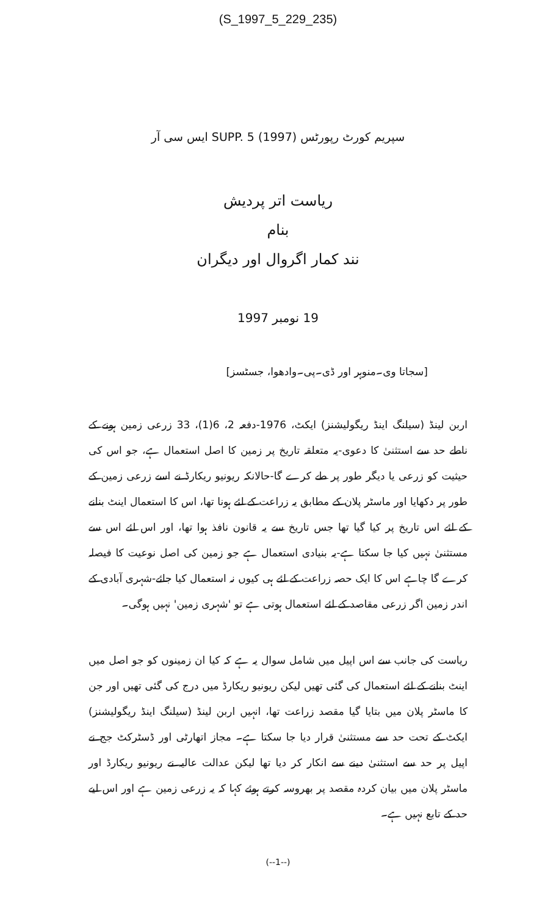(S_1997_5_229_235)
سپریم کورٹ رپورٹس (1997) SUPP. 5 ایس سی آر
ریاست اتر پردیش
بنام
نند کمار اگروال اور دیگران
19 نومبر 1997
[سجاتا وی۔منوہر اور ڈی۔پی۔وادھوا، جسٹسز]
اربن لینڈ (سیلنگ اینڈ ریگولیشنز) ایکٹ، 1976-دفعہ 2، 6(1)، 33 زرعی زمین ہونے کے ناطے حد سے استثنیٰ کا دعوی-یہ متعلقہ تاریخ پر زمین کا اصل استعمال ہے، جو اس کی حیثیت کو زرعی یا دیگر طور پر طے کرے گا-حالانکہ ریونیو ریکارڈ نے اسے زرعی زمین کے طور پر دکھایا اور ماسٹر پلان کے مطابق یہ زراعت کے لئے ہونا تھا، اس کا استعمال اینٹ بنانے کے لئے اس تاریخ پر کیا گیا تھا جس تاریخ سے یہ قانون نافذ ہوا تھا، اور اس لئے اس سے مستثنیٰ نہیں کیا جا سکتا ہے-یہ بنیادی استعمال ہے جو زمین کی اصل نوعیت کا فیصلہ کرے گا چاہے اس کا ایک حصہ زراعت کے لئے ہی کیوں نہ استعمال کیا جائے-شہری آبادی کے اندر زمین اگر زرعی مقاصد کے لئے استعمال ہوتی ہے تو 'شہری زمین' نہیں ہوگی۔
ریاست کی جانب سے اس اپیل میں شامل سوال یہ ہے کہ کیا ان زمینوں کو جو اصل میں اینٹ بنانے کے لئے استعمال کی گئی تھیں لیکن ریونیو ریکارڈ میں درج کی گئی تھیں اور جن کا ماسٹر پلان میں بتایا گیا مقصد زراعت تھا، انہیں اربن لینڈ (سیلنگ اینڈ ریگولیشنز) ایکٹ کے تحت حد سے مستثنیٰ قرار دیا جا سکتا ہے۔ مجاز اتھارٹی اور ڈسٹرکٹ جج نے اپیل پر حد سے استثنیٰ دینے سے انکار کر دیا تھا لیکن عدالت عالیہ نے ریونیو ریکارڈ اور ماسٹر پلان میں بیان کردہ مقصد پر بھروسہ کرتے ہوئے کہا کہ یہ زرعی زمین ہے اور اس لیے حد کے تابع نہیں ہے۔
(--1--)